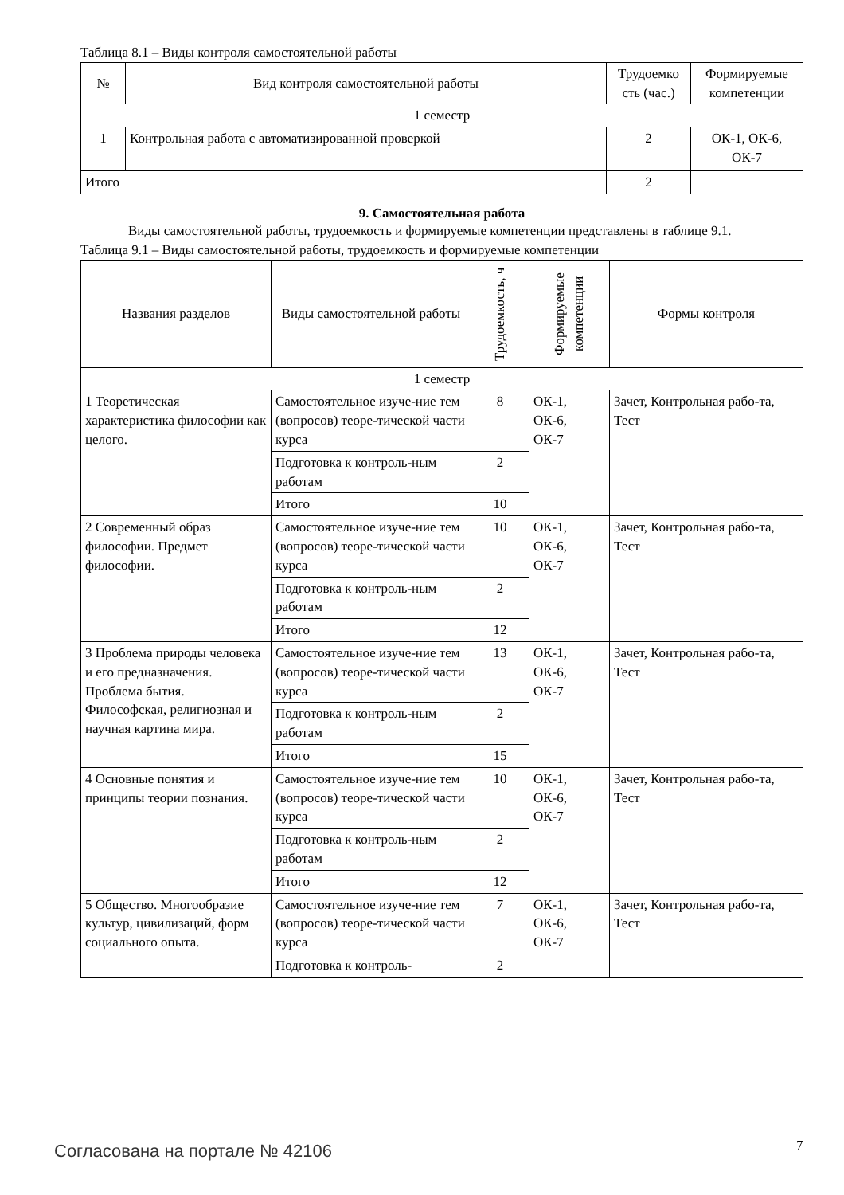Таблица 8.1 – Виды контроля самостоятельной работы
| № | Вид контроля самостоятельной работы | Трудоемко сть (час.) | Формируемые компетенции |
| --- | --- | --- | --- |
| 1 семестр | | | |
| 1 | Контрольная работа с автоматизированной проверкой | 2 | ОК-1, ОК-6, ОК-7 |
| Итого | | 2 | |
9. Самостоятельная работа
Виды самостоятельной работы, трудоемкость и формируемые компетенции представлены в таблице 9.1.
Таблица 9.1 – Виды самостоятельной работы, трудоемкость и формируемые компетенции
| Названия разделов | Виды самостоятельной работы | Трудоемкость, ч | Формируемые компетенции | Формы контроля |
| --- | --- | --- | --- | --- |
| 1 семестр | | | | |
| 1 Теоретическая характеристика философии как целого. | Самостоятельное изуче-ние тем (вопросов) теоре-тической части курса | 8 | ОК-1, ОК-6, ОК-7 | Зачет, Контрольная рабо-та, Тест |
| | Подготовка к контроль-ным работам | 2 | | |
| | Итого | 10 | | |
| 2 Современный образ философии. Предмет философии. | Самостоятельное изуче-ние тем (вопросов) теоре-тической части курса | 10 | ОК-1, ОК-6, ОК-7 | Зачет, Контрольная рабо-та, Тест |
| | Подготовка к контроль-ным работам | 2 | | |
| | Итого | 12 | | |
| 3 Проблема природы человека и его предназначения. Проблема бытия. Философская, религиозная и научная картина мира. | Самостоятельное изуче-ние тем (вопросов) теоре-тической части курса | 13 | ОК-1, ОК-6, ОК-7 | Зачет, Контрольная рабо-та, Тест |
| | Подготовка к контроль-ным работам | 2 | | |
| | Итого | 15 | | |
| 4 Основные понятия и принципы теории познания. | Самостоятельное изуче-ние тем (вопросов) теоре-тической части курса | 10 | ОК-1, ОК-6, ОК-7 | Зачет, Контрольная рабо-та, Тест |
| | Подготовка к контроль-ным работам | 2 | | |
| | Итого | 12 | | |
| 5 Общество. Многообразие культур, цивилизаций, форм социального опыта. | Самостоятельное изуче-ние тем (вопросов) теоре-тической части курса | 7 | ОК-1, ОК-6, ОК-7 | Зачет, Контрольная рабо-та, Тест |
| | Подготовка к контроль- | 2 | | |
Согласована на портале № 42106 7